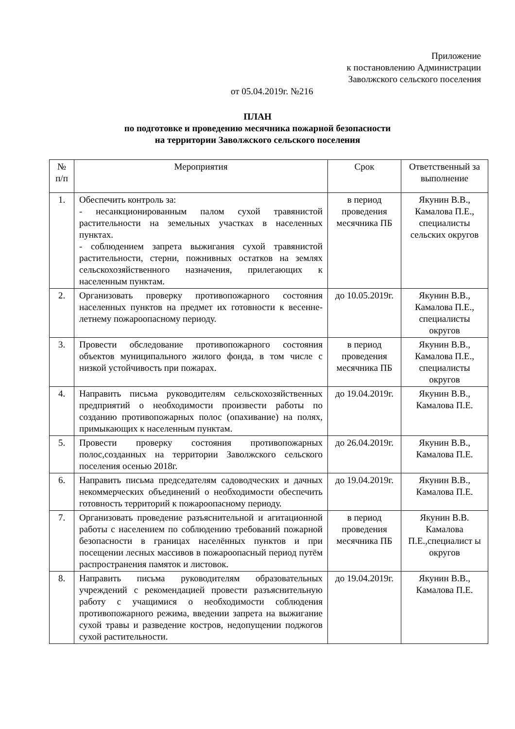Приложение
к постановлению Администрации
Заволжского сельского поселения
от 05.04.2019г. №216
ПЛАН
по подготовке и проведению месячника пожарной безопасности
на территории Заволжского сельского поселения
| № п/п | Мероприятия | Срок | Ответственный за выполнение |
| --- | --- | --- | --- |
| 1. | Обеспечить контроль за: - несанкционированным палом сухой травянистой растительности на земельных участках в населенных пунктах. - соблюдением запрета выжигания сухой травянистой растительности, стерни, пожнивных остатков на землях сельскохозяйственного назначения, прилегающих к населенным пунктам. | в период проведения месячника ПБ | Якунин В.В., Камалова П.Е., специалисты сельских округов |
| 2. | Организовать проверку противопожарного состояния населенных пунктов на предмет их готовности к весенне-летнему пожароопасному периоду. | до 10.05.2019г. | Якунин В.В., Камалова П.Е., специалисты округов |
| 3. | Провести обследование противопожарного состояния объектов муниципального жилого фонда, в том числе с низкой устойчивость при пожарах. | в период проведения месячника ПБ | Якунин В.В., Камалова П.Е., специалисты округов |
| 4. | Направить письма руководителям сельскохозяйственных предприятий о необходимости произвести работы по созданию противопожарных полос (опахивание) на полях, примыкающих к населенным пунктам. | до 19.04.2019г. | Якунин В.В., Камалова П.Е. |
| 5. | Провести проверку состояния противопожарных полос,созданных на территории Заволжского сельского поселения осенью 2018г. | до 26.04.2019г. | Якунин В.В., Камалова П.Е. |
| 6. | Направить письма председателям садоводческих и дачных некоммерческих объединений о необходимости обеспечить готовность территорий к пожароопасному периоду. | до 19.04.2019г. | Якунин В.В., Камалова П.Е. |
| 7. | Организовать проведение разъяснительной и агитационной работы с населением по соблюдению требований пожарной безопасности в границах населённых пунктов и при посещении лесных массивов в пожароопасный период путём распространения памяток и листовок. | в период проведения месячника ПБ | Якунин В.В. Камалова П.Е.,специалист ы округов |
| 8. | Направить письма руководителям образовательных учреждений с рекомендацией провести разъяснительную работу с учащимися о необходимости соблюдения противопожарного режима, введении запрета на выжигание сухой травы и разведение костров, недопущении поджогов сухой растительности. | до 19.04.2019г. | Якунин В.В., Камалова П.Е. |